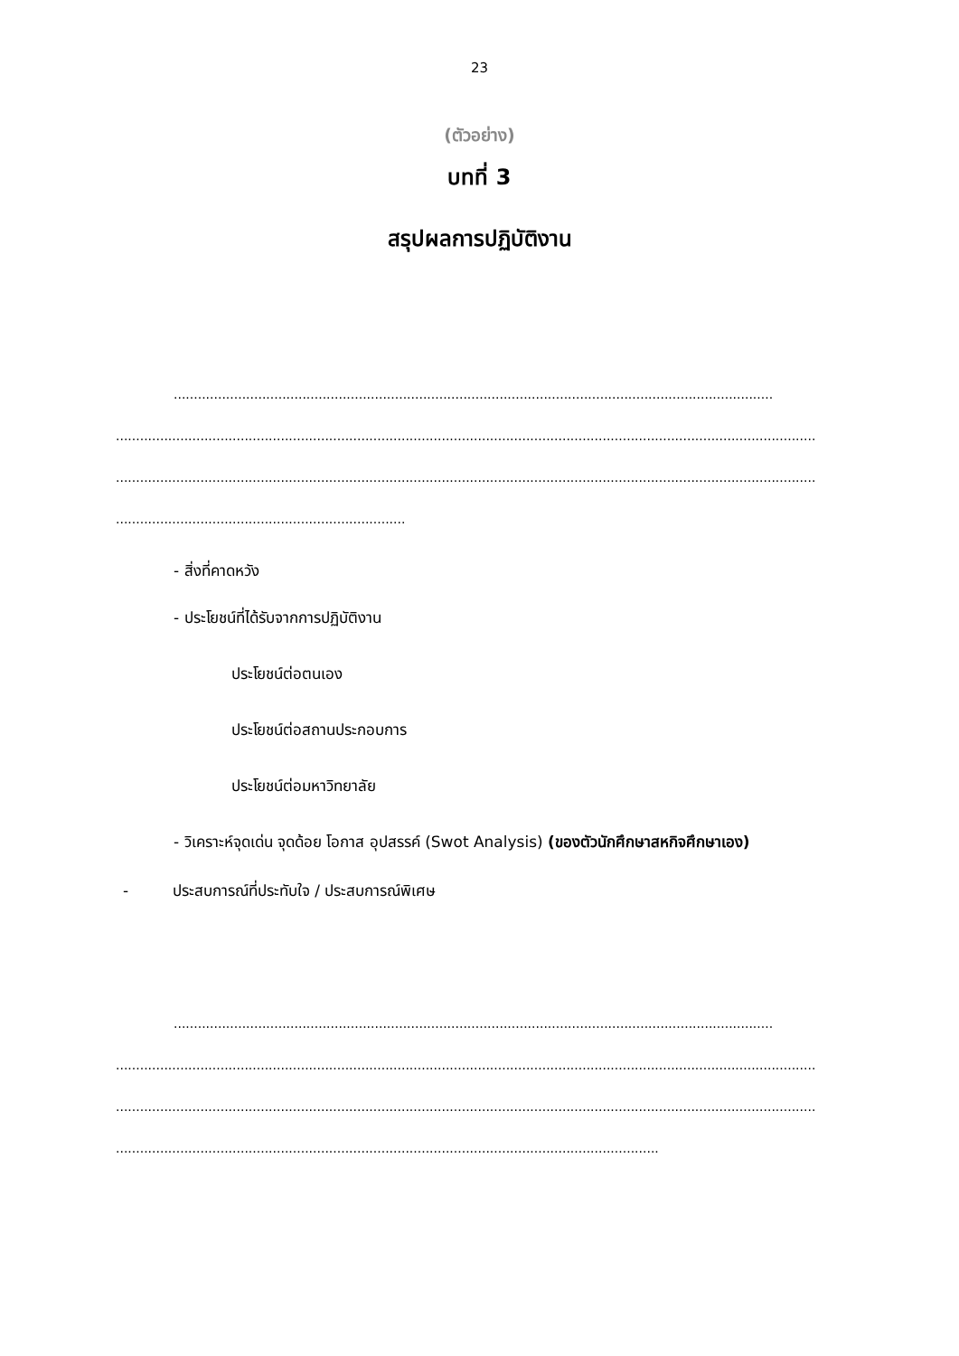23
(ตัวอย่าง)
บทที่ 3
สรุปผลการปฏิบัติงาน
.....................................................................................................................................................
..............................................................................................................................................................................
..............................................................................................................................................................................
........................................................................
- สิ่งที่คาดหวัง
- ประโยชน์ที่ได้รับจากการปฏิบัติงาน
ประโยชน์ต่อตนเอง
ประโยชน์ต่อสถานประกอบการ
ประโยชน์ต่อมหาวิทยาลัย
- วิเคราะห์จุดเด่น จุดด้อย โอกาส อุปสรรค์ (Swot Analysis) (ของตัวนักศึกษาสหกิจศึกษาเอง)
- ประสบการณ์ที่ประทับใจ / ประสบการณ์พิเศษ
.....................................................................................................................................................
..............................................................................................................................................................................
..............................................................................................................................................................................
.......................................................................................................................................